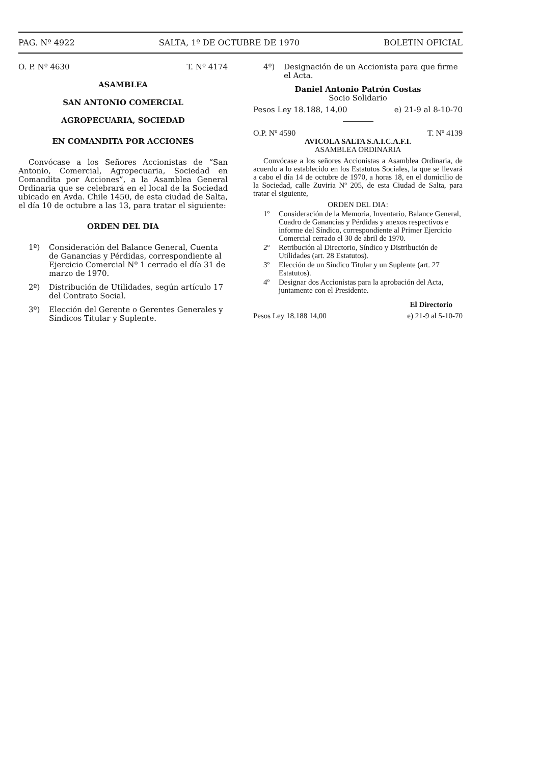PAG. Nº 4922 SALTA, 1º DE OCTUBRE DE 1970 BOLETIN OFICIAL
O. P. Nº 4630 T. Nº 4174
ASAMBLEA
SAN ANTONIO COMERCIAL
AGROPECUARIA, SOCIEDAD
EN COMANDITA POR ACCIONES
Convócase a los Señores Accionistas de “San Antonio, Comercial, Agropecuaria, Sociedad en Comandita por Acciones”, a la Asamblea General Ordinaria que se celebrará en el local de la Sociedad ubicado en Avda. Chile 1450, de esta ciudad de Salta, el día 10 de octubre a las 13, para tratar el siguiente:
ORDEN DEL DIA
1º) Consideración del Balance General, Cuenta de Ganancias y Pérdidas, correspondiente al Ejercicio Comercial Nº 1 cerrado el día 31 de marzo de 1970.
2º) Distribución de Utilidades, según artículo 17 del Contrato Social.
3º) Elección del Gerente o Gerentes Generales y Síndicos Titular y Suplente.
4º) Designación de un Accionista para que firme el Acta.
Daniel Antonio Patrón Costas
Socio Solidario
Pesos Ley 18.188, 14,00 e) 21-9 al 8-10-70
O.P. Nº 4590 T. Nº 4139
AVICOLA SALTA S.A.I.C.A.F.I.
ASAMBLEA ORDINARIA
Convócase a los señores Accionistas a Asamblea Ordinaria, de acuerdo a lo establecido en los Estatutos Sociales, la que se llevará a cabo el día 14 de octubre de 1970, a horas 18, en el domicilio de la Sociedad, calle Zuviria Nº 205, de esta Ciudad de Salta, para tratar el siguiente,
ORDEN DEL DIA:
1º Consideración de la Memoria, Inventario, Balance General, Cuadro de Ganancias y Pérdidas y anexos respectivos e informe del Síndico, correspondiente al Primer Ejercicio Comercial cerrado el 30 de abril de 1970.
2º Retribución al Directorio, Síndico y Distribución de Utilidades (art. 28 Estatutos).
3º Elección de un Síndico Titular y un Suplente (art. 27 Estatutos).
4º Designar dos Accionistas para la aprobación del Acta, juntamente con el Presidente.
El Directorio
Pesos Ley 18.188 14,00 e) 21-9 al 5-10-70